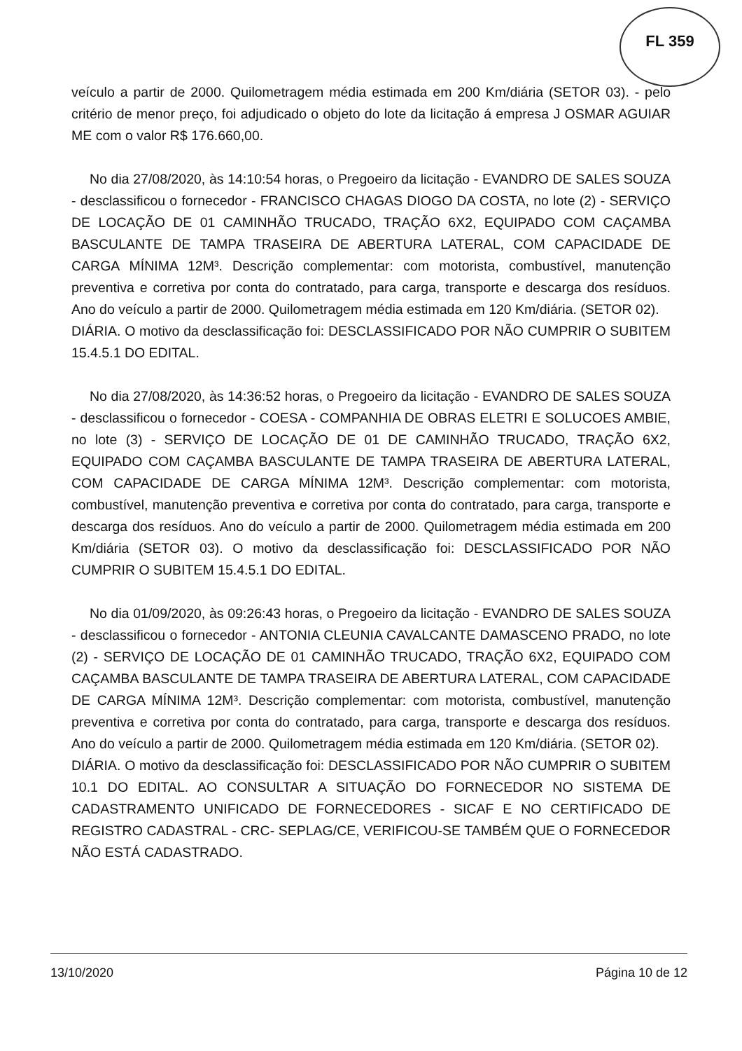FL 359
veículo a partir de 2000. Quilometragem média estimada em 200 Km/diária (SETOR 03). - pelo critério de menor preço, foi adjudicado o objeto do lote da licitação á empresa J OSMAR AGUIAR ME com o valor R$ 176.660,00.
No dia 27/08/2020, às 14:10:54 horas, o Pregoeiro da licitação - EVANDRO DE SALES SOUZA - desclassificou o fornecedor - FRANCISCO CHAGAS DIOGO DA COSTA, no lote (2) - SERVIÇO DE LOCAÇÃO DE 01 CAMINHÃO TRUCADO, TRAÇÃO 6X2, EQUIPADO COM CAÇAMBA BASCULANTE DE TAMPA TRASEIRA DE ABERTURA LATERAL, COM CAPACIDADE DE CARGA MÍNIMA 12M³. Descrição complementar: com motorista, combustível, manutenção preventiva e corretiva por conta do contratado, para carga, transporte e descarga dos resíduos. Ano do veículo a partir de 2000. Quilometragem média estimada em 120 Km/diária. (SETOR 02).
DIÁRIA. O motivo da desclassificação foi: DESCLASSIFICADO POR NÃO CUMPRIR O SUBITEM 15.4.5.1 DO EDITAL.
No dia 27/08/2020, às 14:36:52 horas, o Pregoeiro da licitação - EVANDRO DE SALES SOUZA - desclassificou o fornecedor - COESA - COMPANHIA DE OBRAS ELETRI E SOLUCOES AMBIE, no lote (3) - SERVIÇO DE LOCAÇÃO DE 01 DE CAMINHÃO TRUCADO, TRAÇÃO 6X2, EQUIPADO COM CAÇAMBA BASCULANTE DE TAMPA TRASEIRA DE ABERTURA LATERAL, COM CAPACIDADE DE CARGA MÍNIMA 12M³. Descrição complementar: com motorista, combustível, manutenção preventiva e corretiva por conta do contratado, para carga, transporte e descarga dos resíduos. Ano do veículo a partir de 2000. Quilometragem média estimada em 200 Km/diária (SETOR 03). O motivo da desclassificação foi: DESCLASSIFICADO POR NÃO CUMPRIR O SUBITEM 15.4.5.1 DO EDITAL.
No dia 01/09/2020, às 09:26:43 horas, o Pregoeiro da licitação - EVANDRO DE SALES SOUZA - desclassificou o fornecedor - ANTONIA CLEUNIA CAVALCANTE DAMASCENO PRADO, no lote (2) - SERVIÇO DE LOCAÇÃO DE 01 CAMINHÃO TRUCADO, TRAÇÃO 6X2, EQUIPADO COM CAÇAMBA BASCULANTE DE TAMPA TRASEIRA DE ABERTURA LATERAL, COM CAPACIDADE DE CARGA MÍNIMA 12M³. Descrição complementar: com motorista, combustível, manutenção preventiva e corretiva por conta do contratado, para carga, transporte e descarga dos resíduos. Ano do veículo a partir de 2000. Quilometragem média estimada em 120 Km/diária. (SETOR 02).
DIÁRIA. O motivo da desclassificação foi: DESCLASSIFICADO POR NÃO CUMPRIR O SUBITEM 10.1 DO EDITAL. AO CONSULTAR A SITUAÇÃO DO FORNECEDOR NO SISTEMA DE CADASTRAMENTO UNIFICADO DE FORNECEDORES - SICAF E NO CERTIFICADO DE REGISTRO CADASTRAL - CRC- SEPLAG/CE, VERIFICOU-SE TAMBÉM QUE O FORNECEDOR NÃO ESTÁ CADASTRADO.
13/10/2020 Página 10 de 12